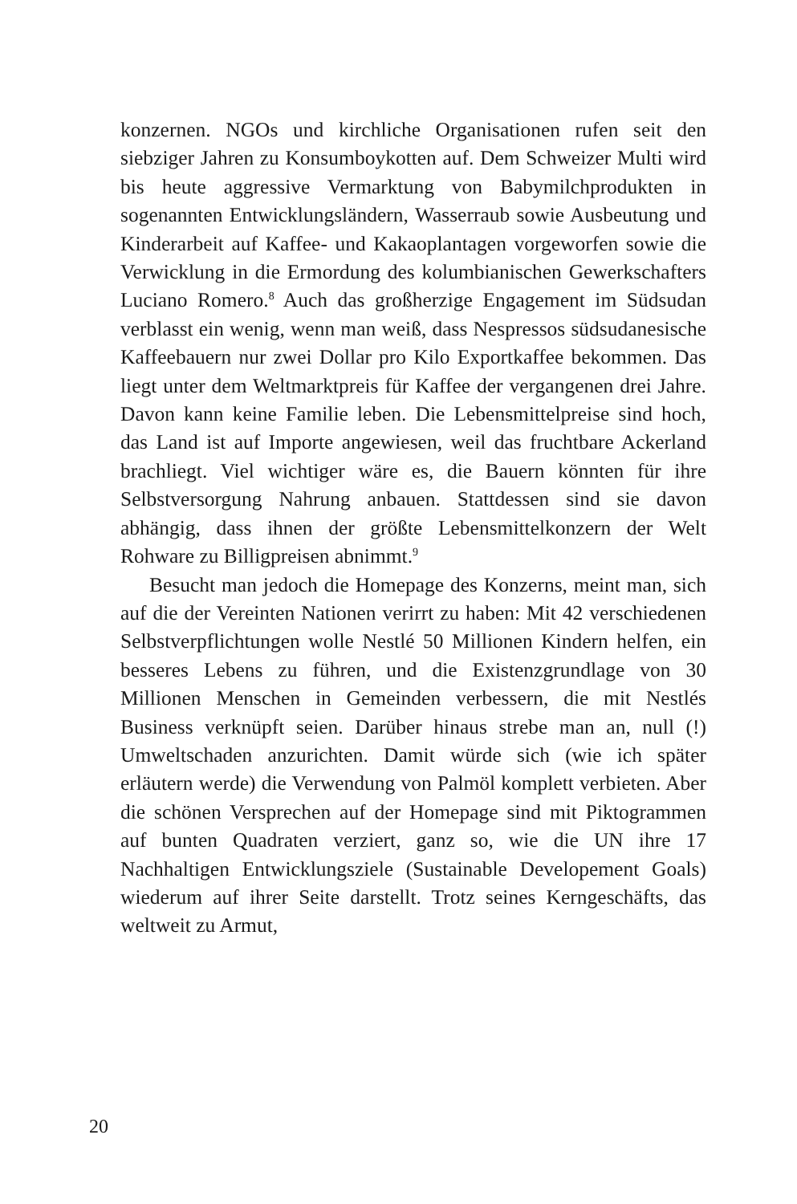konzernen. NGOs und kirchliche Organisationen rufen seit den siebziger Jahren zu Konsumboykotten auf. Dem Schweizer Multi wird bis heute aggressive Vermarktung von Babymilch­produkten in sogenannten Entwicklungsländern, Wasserraub so­wie Ausbeutung und Kinderarbeit auf Kaffee- und Kakaoplan­tagen vorgeworfen sowie die Verwicklung in die Ermordung des kolumbianischen Gewerkschafters Luciano Romero.<sup>8</sup> Auch das großherzige Engagement im Südsudan verblasst ein wenig, wenn man weiß, dass Nespressos südsudanesische Kaffeebauern nur zwei Dollar pro Kilo Exportkaffee bekommen. Das liegt unter dem Weltmarktpreis für Kaffee der vergangenen drei Jahre. Da­von kann keine Familie leben. Die Lebensmittelpreise sind hoch, das Land ist auf Importe angewiesen, weil das fruchtbare Acker­land brachliegt. Viel wichtiger wäre es, die Bauern könnten für ihre Selbstversorgung Nahrung anbauen. Stattdessen sind sie da­von abhängig, dass ihnen der größte Lebensmittelkonzern der Welt Rohware zu Billigpreisen abnimmt.<sup>9</sup>
Besucht man jedoch die Homepage des Konzerns, meint man, sich auf die der Vereinten Nationen verirrt zu haben: Mit 42 verschiedenen Selbstverpflichtungen wolle Nestlé 50 Millio­nen Kindern helfen, ein besseres Lebens zu führen, und die Exis­tenzgrundlage von 30 Millionen Menschen in Gemeinden ver­bessern, die mit Nestlés Business verknüpft seien. Darüber hinaus strebe man an, null (!) Umweltschaden anzurichten. Damit würde sich (wie ich später erläutern werde) die Verwendung von Palm­öl komplett verbieten. Aber die schönen Versprechen auf der Homepage sind mit Piktogrammen auf bunten Quadraten ver­ziert, ganz so, wie die UN ihre 17 Nachhaltigen Entwicklungs­ziele (Sustainable Developement Goals) wiederum auf ihrer Seite darstellt. Trotz seines Kerngeschäfts, das weltweit zu Armut,
20